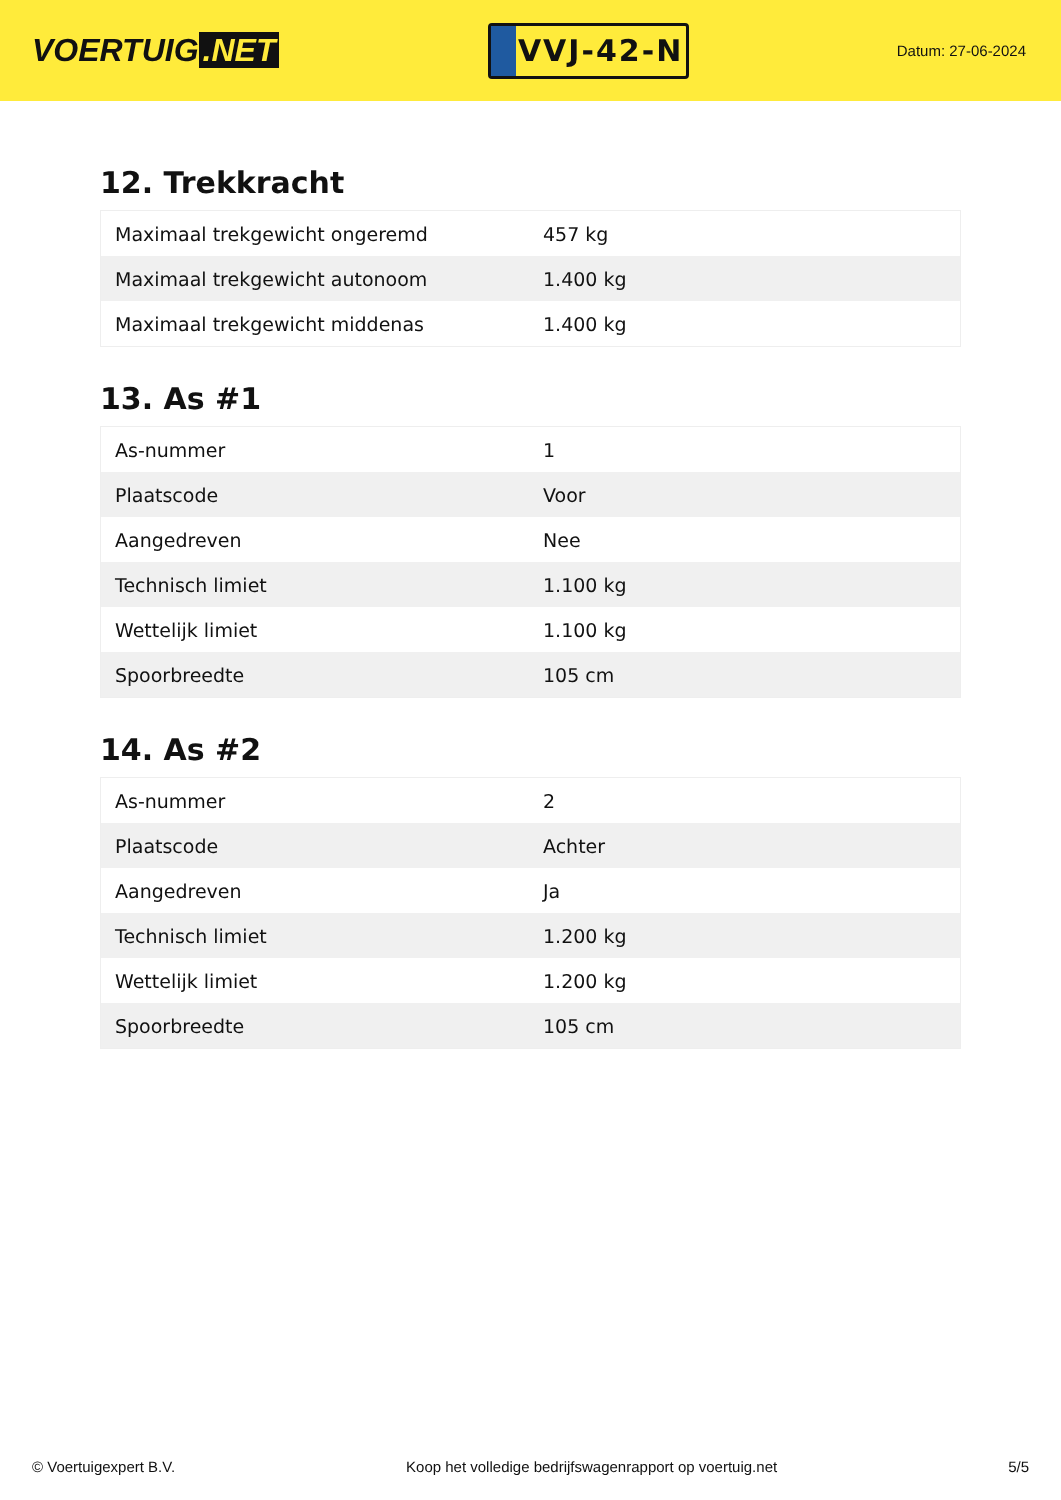VOERTUIG.NET
VVJ-42-N
Datum: 27-06-2024
12. Trekkracht
| Maximaal trekgewicht ongeremd | 457 kg |
| Maximaal trekgewicht autonoom | 1.400 kg |
| Maximaal trekgewicht middenas | 1.400 kg |
13. As #1
| As-nummer | 1 |
| Plaatscode | Voor |
| Aangedreven | Nee |
| Technisch limiet | 1.100 kg |
| Wettelijk limiet | 1.100 kg |
| Spoorbreedte | 105 cm |
14. As #2
| As-nummer | 2 |
| Plaatscode | Achter |
| Aangedreven | Ja |
| Technisch limiet | 1.200 kg |
| Wettelijk limiet | 1.200 kg |
| Spoorbreedte | 105 cm |
© Voertuigexpert B.V. Koop het volledige bedrijfswagenrapport op voertuig.net 5/5